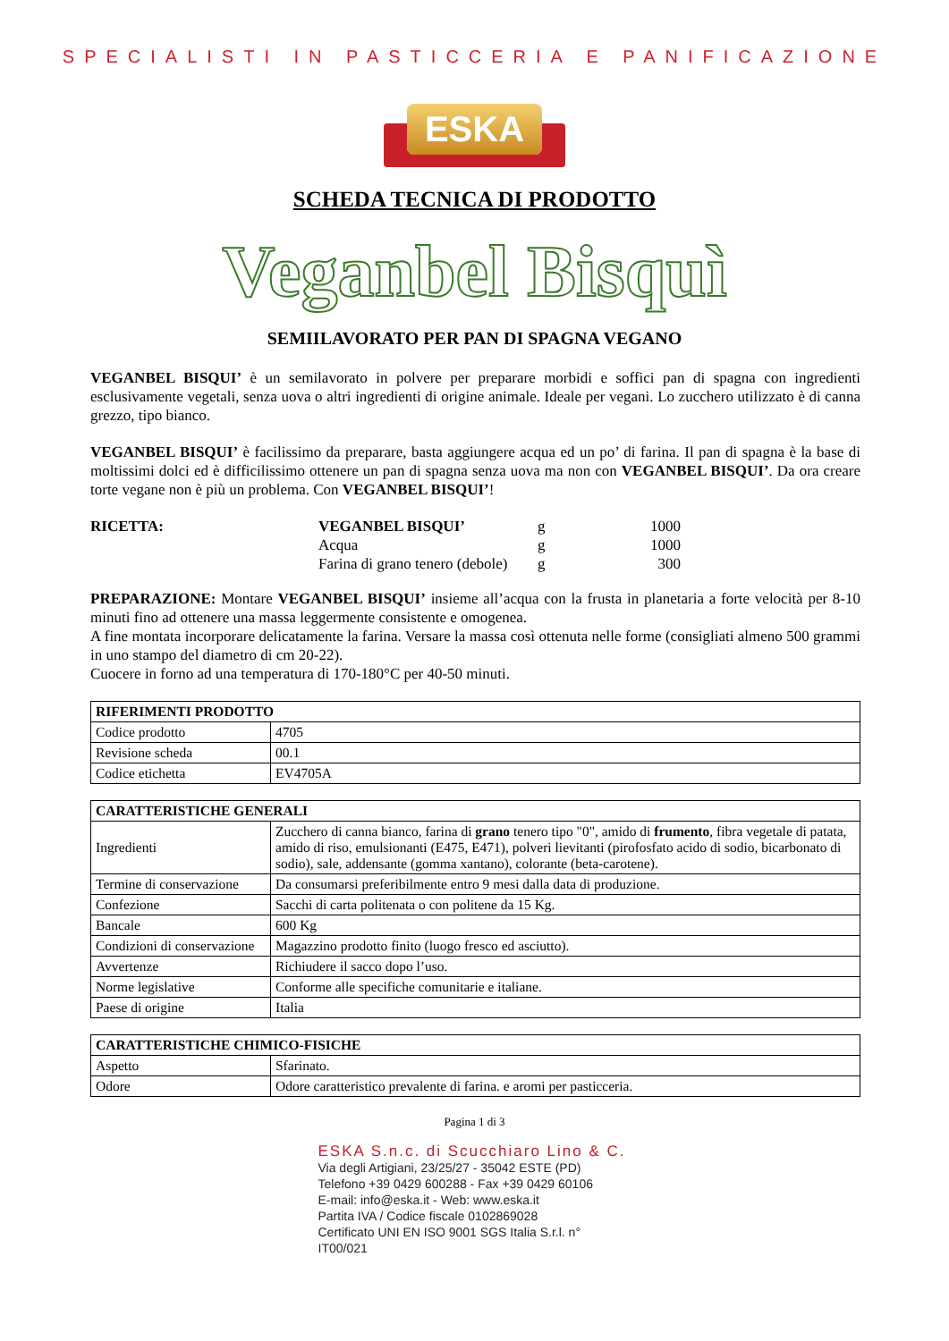SPECIALISTI IN PASTICCERIA E PANIFICAZIONE
ESKA
SCHEDA TECNICA DI PRODOTTO
Veganbel Bisquì
SEMIILAVORATO PER PAN DI SPAGNA VEGANO
VEGANBEL BISQUI’ è un semilavorato in polvere per preparare morbidi e soffici pan di spagna con ingredienti esclusivamente vegetali, senza uova o altri ingredienti di origine animale. Ideale per vegani. Lo zucchero utilizzato è di canna grezzo, tipo bianco.
VEGANBEL BISQUI’ è facilissimo da preparare, basta aggiungere acqua ed un po’ di farina. Il pan di spagna è la base di moltissimi dolci ed è difficilissimo ottenere un pan di spagna senza uova ma non con VEGANBEL BISQUI’. Da ora creare torte vegane non è più un problema. Con VEGANBEL BISQUI’!
| RICETTA: | VEGANBEL BISQUI’ | g | 1000 |
| | Acqua | g | 1000 |
| | Farina di grano tenero (debole) | g | 300 |
PREPARAZIONE: Montare VEGANBEL BISQUI’ insieme all’acqua con la frusta in planetaria a forte velocità per 8-10 minuti fino ad ottenere una massa leggermente consistente e omogenea.
A fine montata incorporare delicatamente la farina. Versare la massa così ottenuta nelle forme (consigliati almeno 500 grammi in uno stampo del diametro di cm 20-22).
Cuocere in forno ad una temperatura di 170-180°C per 40-50 minuti.
| RIFERIMENTI PRODOTTO | |
| --- | --- |
| Codice prodotto | 4705 |
| Revisione scheda | 00.1 |
| Codice etichetta | EV4705A |
| CARATTERISTICHE GENERALI | |
| --- | --- |
| Ingredienti | Zucchero di canna bianco, farina di grano tenero tipo "0", amido di frumento , fibra vegetale di patata, amido di riso, emulsionanti (E475, E471), polveri lievitanti (pirofosfato acido di sodio, bicarbonato di sodio), sale, addensante (gomma xantano), colorante (beta-carotene). |
| Termine di conservazione | Da consumarsi preferibilmente entro 9 mesi dalla data di produzione. |
| Confezione | Sacchi di carta politenata o con politene da 15 Kg. |
| Bancale | 600 Kg |
| Condizioni di conservazione | Magazzino prodotto finito (luogo fresco ed asciutto). |
| Avvertenze | Richiudere il sacco dopo l’uso. |
| Norme legislative | Conforme alle specifiche comunitarie e italiane. |
| Paese di origine | Italia |
| CARATTERISTICHE CHIMICO-FISICHE | |
| --- | --- |
| Aspetto | Sfarinato. |
| Odore | Odore caratteristico prevalente di farina. e aromi per pasticceria. |
Pagina 1 di 3
ESKA S.n.c. di Scucchiaro Lino & C.
Via degli Artigiani, 23/25/27 - 35042 ESTE (PD)
Telefono +39 0429 600288 - Fax +39 0429 60106
E-mail: info@eska.it - Web: www.eska.it
Partita IVA / Codice fiscale 0102869028
Certificato UNI EN ISO 9001 SGS Italia S.r.l. n° IT00/021